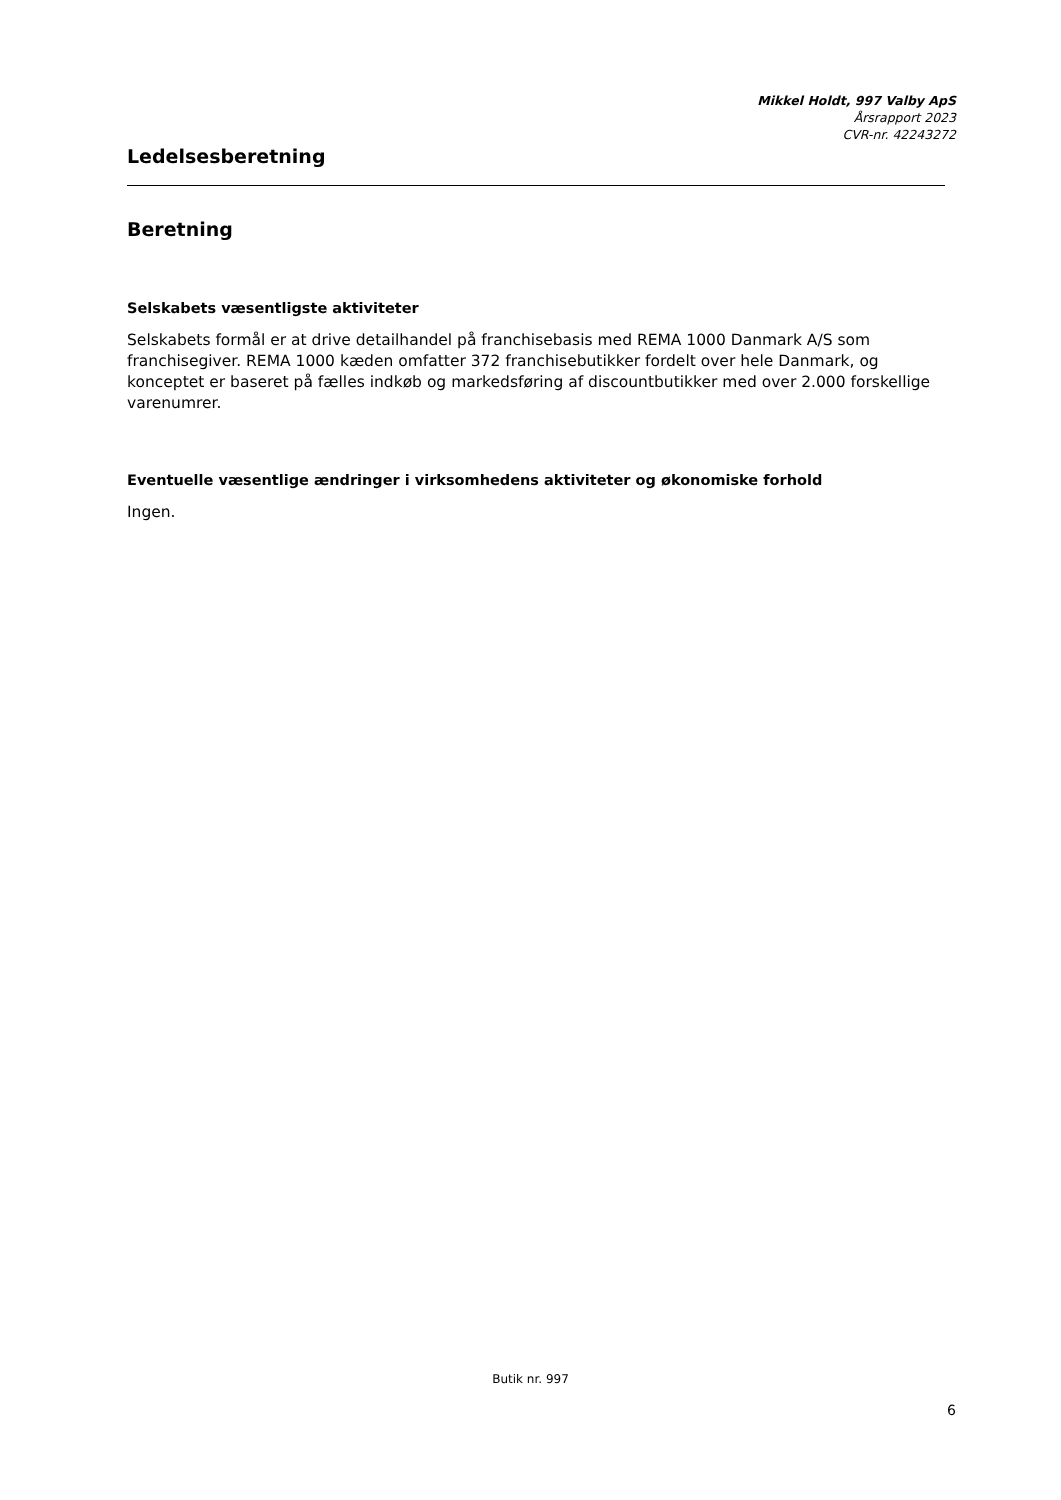Mikkel Holdt, 997 Valby ApS
Årsrapport 2023
CVR-nr. 42243272
Ledelsesberetning
Beretning
Selskabets væsentligste aktiviteter
Selskabets formål er at drive detailhandel på franchisebasis med REMA 1000 Danmark A/S som franchisegiver. REMA 1000 kæden omfatter 372 franchisebutikker fordelt over hele Danmark, og konceptet er baseret på fælles indkøb og markedsføring af discountbutikker med over 2.000 forskellige varenumrer.
Eventuelle væsentlige ændringer i virksomhedens aktiviteter og økonomiske forhold
Ingen.
Butik nr. 997
6